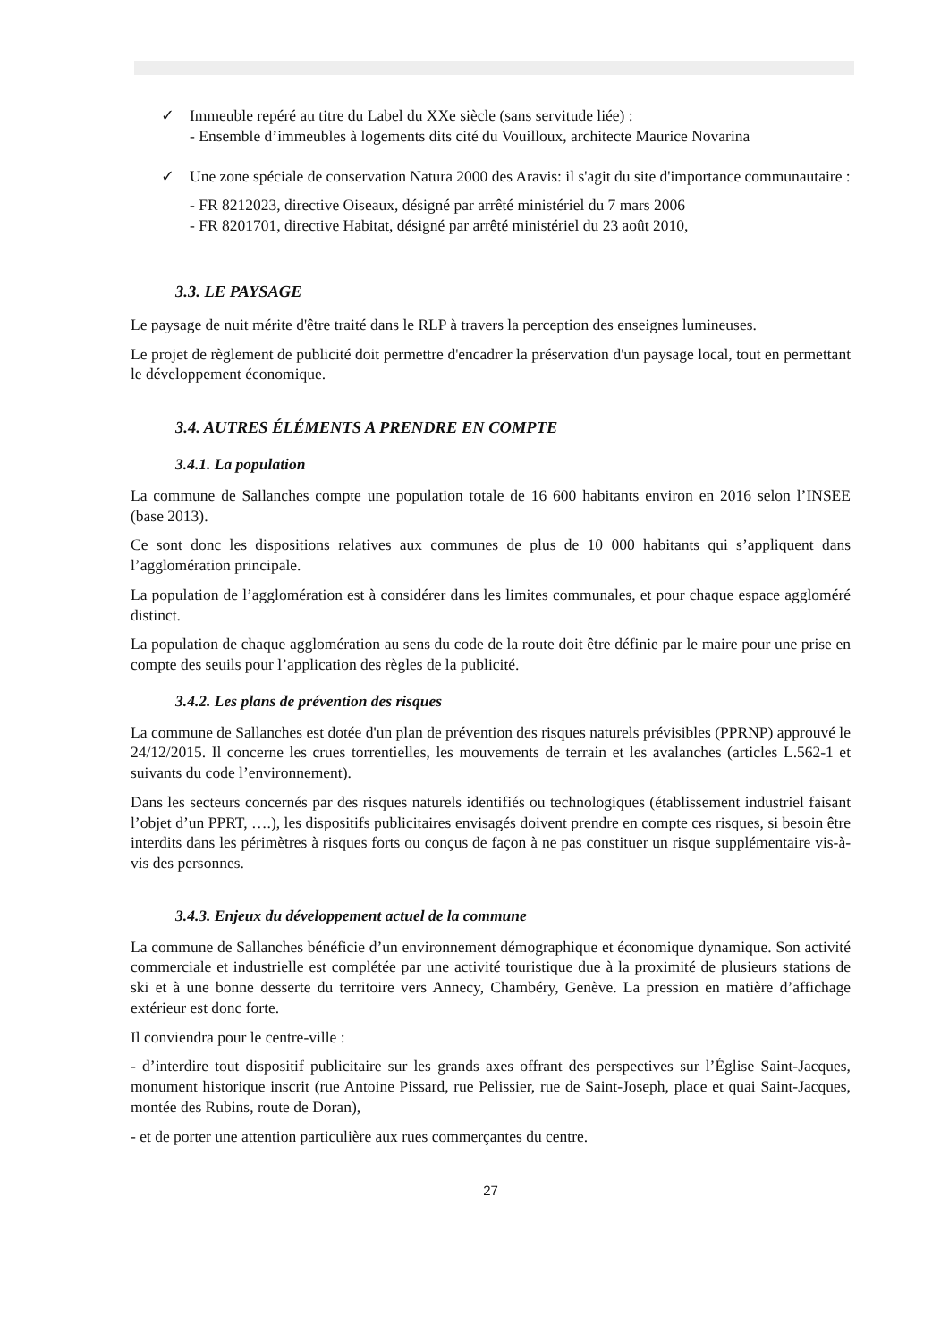✓ Immeuble repéré au titre du Label du XXe siècle (sans servitude liée) :
- Ensemble d’immeubles à logements dits cité du Vouilloux, architecte Maurice Novarina
✓ Une zone spéciale de conservation Natura 2000 des Aravis: il s'agit du site d'importance communautaire :
- FR 8212023, directive Oiseaux, désigné par arrêté ministériel du 7 mars 2006
- FR 8201701, directive Habitat, désigné par arrêté ministériel du 23 août 2010,
3.3. LE PAYSAGE
Le paysage de nuit mérite d'être traité dans le RLP à travers la perception des enseignes lumineuses.
Le projet de règlement de publicité doit permettre d'encadrer la préservation d'un paysage local, tout en permettant le développement économique.
3.4. AUTRES ÉLÉMENTS A PRENDRE EN COMPTE
3.4.1. La population
La commune de Sallanches compte une population totale de 16 600 habitants environ en 2016 selon l’INSEE (base 2013).
Ce sont donc les dispositions relatives aux communes de plus de 10 000 habitants qui s’appliquent dans l’agglomération principale.
La population de l’agglomération est à considérer dans les limites communales, et pour chaque espace aggloméré distinct.
La population de chaque agglomération au sens du code de la route doit être définie par le maire pour une prise en compte des seuils pour l’application des règles de la publicité.
3.4.2. Les plans de prévention des risques
La commune de Sallanches est dotée d'un plan de prévention des risques naturels prévisibles (PPRNP) approuvé le 24/12/2015. Il concerne les crues torrentielles, les mouvements de terrain et les avalanches (articles L.562-1 et suivants du code l’environnement).
Dans les secteurs concernés par des risques naturels identifiés ou technologiques (établissement industriel faisant l’objet d’un PPRT, ….), les dispositifs publicitaires envisagés doivent prendre en compte ces risques, si besoin être interdits dans les périmètres à risques forts ou conçus de façon à ne pas constituer un risque supplémentaire vis-à-vis des personnes.
3.4.3. Enjeux du développement actuel de la commune
La commune de Sallanches bénéficie d’un environnement démographique et économique dynamique. Son activité commerciale et industrielle est complétée par une activité touristique due à la proximité de plusieurs stations de ski et à une bonne desserte du territoire vers Annecy, Chambéry, Genève. La pression en matière d’affichage extérieur est donc forte.
Il conviendra pour le centre-ville :
- d’interdire tout dispositif publicitaire sur les grands axes offrant des perspectives sur l’Église Saint-Jacques, monument historique inscrit (rue Antoine Pissard, rue Pelissier, rue de Saint-Joseph, place et quai Saint-Jacques, montée des Rubins, route de Doran),
- et de porter une attention particulière aux rues commerçantes du centre.
27